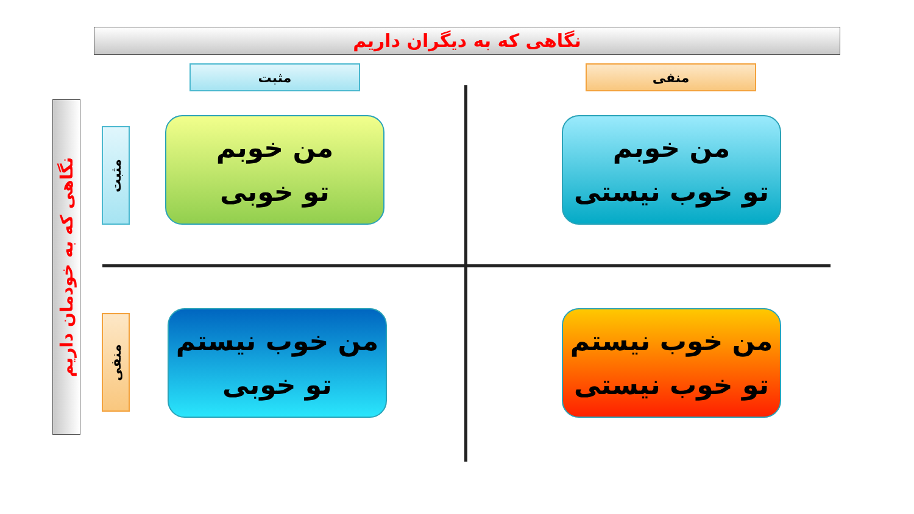نگاهی که به دیگران داریم
نگاهی که به خودمان داریم
مثبت منفی
مثبت
منفی
من خوبم
تو خوبی
من خوبم
تو خوب نیستی
من خوب نیستم
تو خوبی
من خوب نیستم
تو خوب نیستی